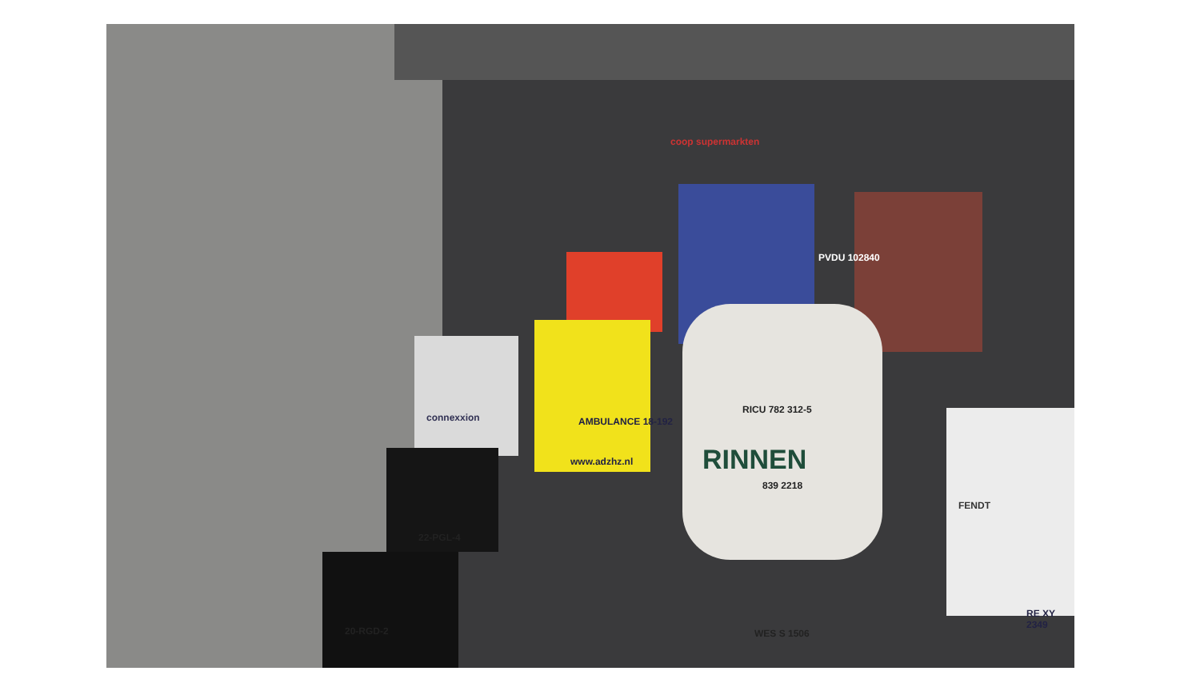coop supermarkten
AMBULANCE 18-192
www.adzhz.nl
RICU 782 312-5
RINNEN
839 2218
FENDT
RE XY 2349
WES S 1506 20-RGD-2
22-PGL-4
connexxion
PVDU 102840